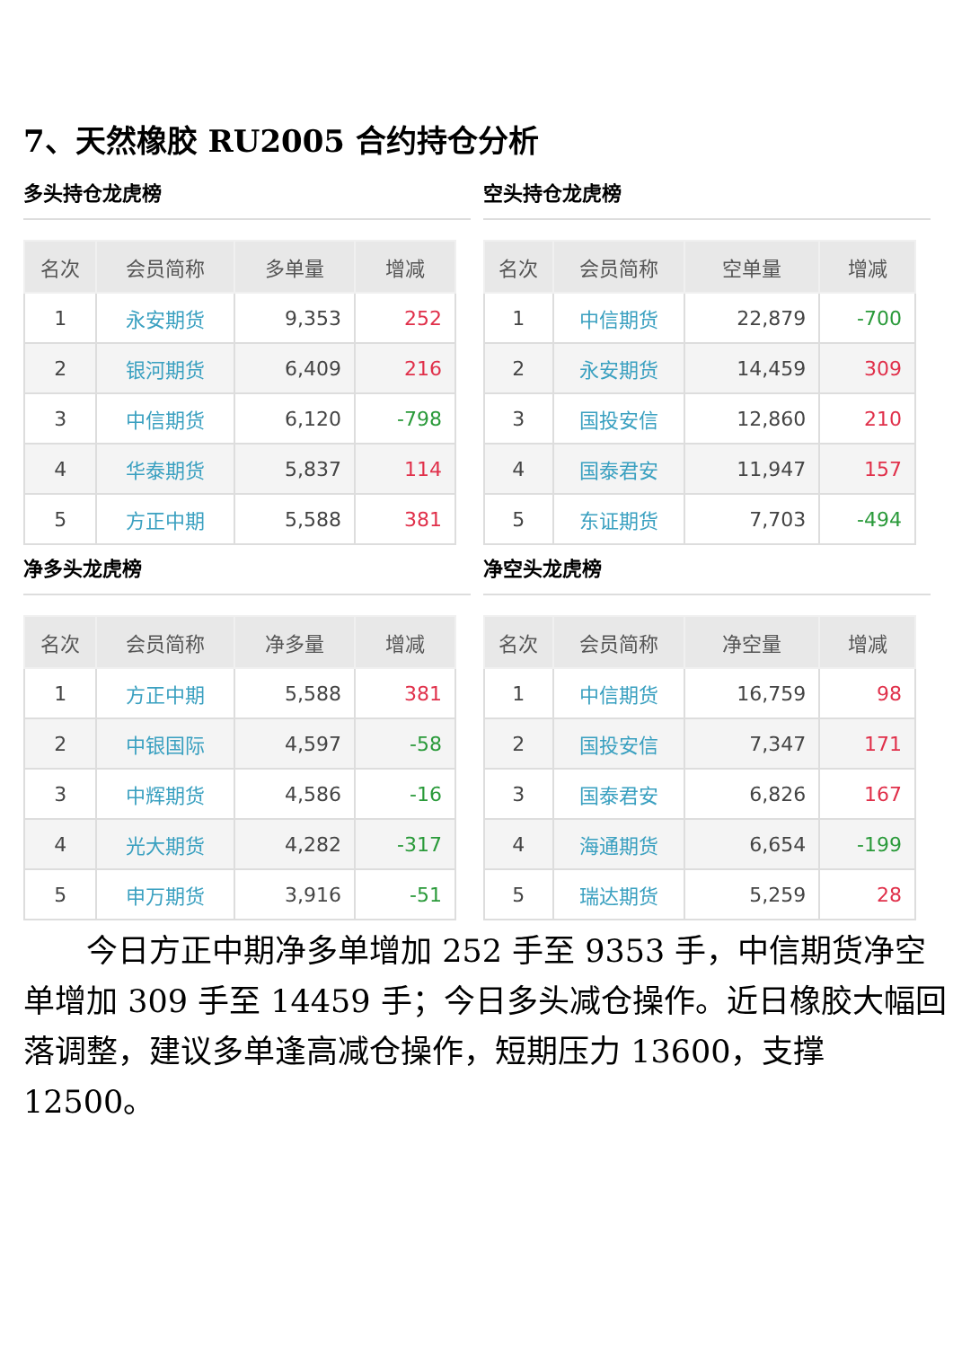7、天然橡胶 RU2005 合约持仓分析
多头持仓龙虎榜
| 名次 | 会员简称 | 多单量 | 增减 |
| --- | --- | --- | --- |
| 1 | 永安期货 | 9,353 | 252 |
| 2 | 银河期货 | 6,409 | 216 |
| 3 | 中信期货 | 6,120 | -798 |
| 4 | 华泰期货 | 5,837 | 114 |
| 5 | 方正中期 | 5,588 | 381 |
空头持仓龙虎榜
| 名次 | 会员简称 | 空单量 | 增减 |
| --- | --- | --- | --- |
| 1 | 中信期货 | 22,879 | -700 |
| 2 | 永安期货 | 14,459 | 309 |
| 3 | 国投安信 | 12,860 | 210 |
| 4 | 国泰君安 | 11,947 | 157 |
| 5 | 东证期货 | 7,703 | -494 |
净多头龙虎榜
| 名次 | 会员简称 | 净多量 | 增减 |
| --- | --- | --- | --- |
| 1 | 方正中期 | 5,588 | 381 |
| 2 | 中银国际 | 4,597 | -58 |
| 3 | 中辉期货 | 4,586 | -16 |
| 4 | 光大期货 | 4,282 | -317 |
| 5 | 申万期货 | 3,916 | -51 |
净空头龙虎榜
| 名次 | 会员简称 | 净空量 | 增减 |
| --- | --- | --- | --- |
| 1 | 中信期货 | 16,759 | 98 |
| 2 | 国投安信 | 7,347 | 171 |
| 3 | 国泰君安 | 6,826 | 167 |
| 4 | 海通期货 | 6,654 | -199 |
| 5 | 瑞达期货 | 5,259 | 28 |
今日方正中期净多单增加 252 手至 9353 手，中信期货净空单增加 309 手至 14459 手；今日多头减仓操作。近日橡胶大幅回落调整，建议多单逢高减仓操作，短期压力 13600，支撑 12500。